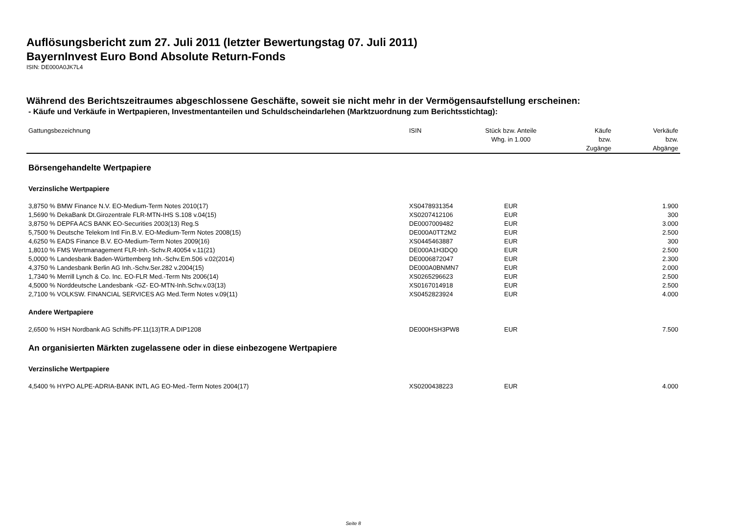Auflösungsbericht zum 27. Juli 2011 (letzter Bewertungstag 07. Juli 2011)
BayernInvest Euro Bond Absolute Return-Fonds
ISIN: DE000A0JK7L4
Während des Berichtszeitraumes abgeschlossene Geschäfte, soweit sie nicht mehr in der Vermögensaufstellung erscheinen:
- Käufe und Verkäufe in Wertpapieren, Investmentanteilen und Schuldscheindarlehen (Marktzuordnung zum Berichtsstichtag):
| Gattungsbezeichnung | ISIN | Stück bzw. Anteile Whg. in 1.000 | Käufe bzw. Zugänge | Verkäufe bzw. Abgänge |
| --- | --- | --- | --- | --- |
| Börsengehandelte Wertpapiere | | | | |
| Verzinsliche Wertpapiere | | | | |
| 3,8750 % BMW Finance N.V. EO-Medium-Term Notes 2010(17) | XS0478931354 | EUR | | 1.900 |
| 1,5690 % DekaBank Dt.Girozentrale FLR-MTN-IHS S.108 v.04(15) | XS0207412106 | EUR | | 300 |
| 3,8750 % DEPFA ACS BANK EO-Securities 2003(13) Reg.S | DE0007009482 | EUR | | 3.000 |
| 5,7500 % Deutsche Telekom Intl Fin.B.V. EO-Medium-Term Notes 2008(15) | DE000A0TT2M2 | EUR | | 2.500 |
| 4,6250 % EADS Finance B.V. EO-Medium-Term Notes 2009(16) | XS0445463887 | EUR | | 300 |
| 1,8010 % FMS Wertmanagement FLR-Inh.-Schv.R.40054 v.11(21) | DE000A1H3DQ0 | EUR | | 2.500 |
| 5,0000 % Landesbank Baden-Württemberg Inh.-Schv.Em.506 v.02(2014) | DE0006872047 | EUR | | 2.300 |
| 4,3750 % Landesbank Berlin AG Inh.-Schv.Ser.282 v.2004(15) | DE000A0BNMN7 | EUR | | 2.000 |
| 1,7340 % Merrill Lynch & Co. Inc. EO-FLR Med.-Term Nts 2006(14) | XS0265296623 | EUR | | 2.500 |
| 4,5000 % Norddeutsche Landesbank -GZ- EO-MTN-Inh.Schv.v.03(13) | XS0167014918 | EUR | | 2.500 |
| 2,7100 % VOLKSW. FINANCIAL SERVICES AG Med.Term Notes v.09(11) | XS0452823924 | EUR | | 4.000 |
| Andere Wertpapiere | | | | |
| 2,6500 % HSH Nordbank AG Schiffs-PF.11(13)TR.A DIP1208 | DE000HSH3PW8 | EUR | | 7.500 |
| An organisierten Märkten zugelassene oder in diese einbezogene Wertpapiere | | | | |
| Verzinsliche Wertpapiere | | | | |
| 4,5400 % HYPO ALPE-ADRIA-BANK INTL AG EO-Med.-Term Notes 2004(17) | XS0200438223 | EUR | | 4.000 |
Seite 8